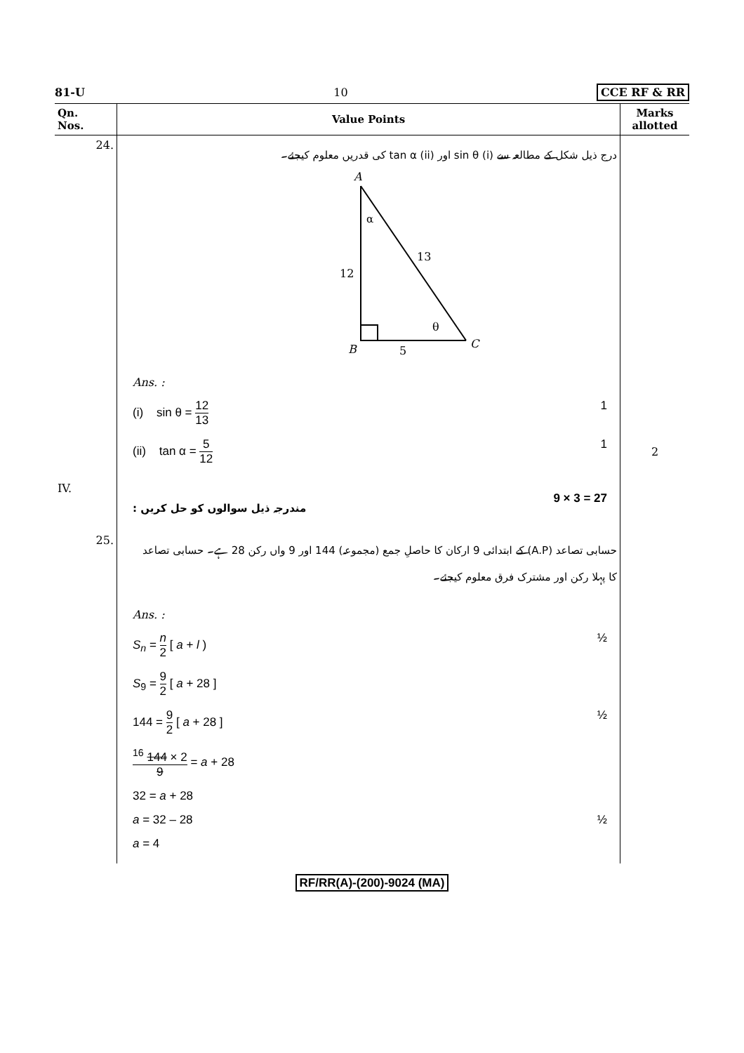81-U 10 CCE RF & RR
| Qn. Nos. | Value Points | Marks allotted |
| --- | --- | --- |
| 24. | درج ذیل شکل کے مطالعہ سے (i) sin θ اور (ii) tan α کی قدریں معلوم کیجئے۔ A α 12 13 θ B 5 C Ans. : (i) sin θ = 12 13 1 (ii) tan α = 5 12 1 | 2 |
| IV. | مندرجہ ذیل سوالوں کو حل کریں : 9 × 3 = 27 | |
| 25. | حسابی تصاعد (A.P) کے ابتدائی 9 ارکان کا حاصلِ جمع (مجموعہ) 144 اور 9 واں رکن 28 ہے۔ حسابی تصاعد کا پہلا رکن اور مشترک فرق معلوم کیجئے۔ Ans. : S<sub>n</sub> = n 2 [ a + l ) ½ S<sub>9</sub> = 9 2 [ a + 28 ] 144 = 9 2 [ a + 28 ] ½ <sup>16</sup> 144 × 2 9 = a + 28 32 = a + 28 a = 32 – 28 ½ a = 4 | |
RF/RR(A)-(200)-9024 (MA)